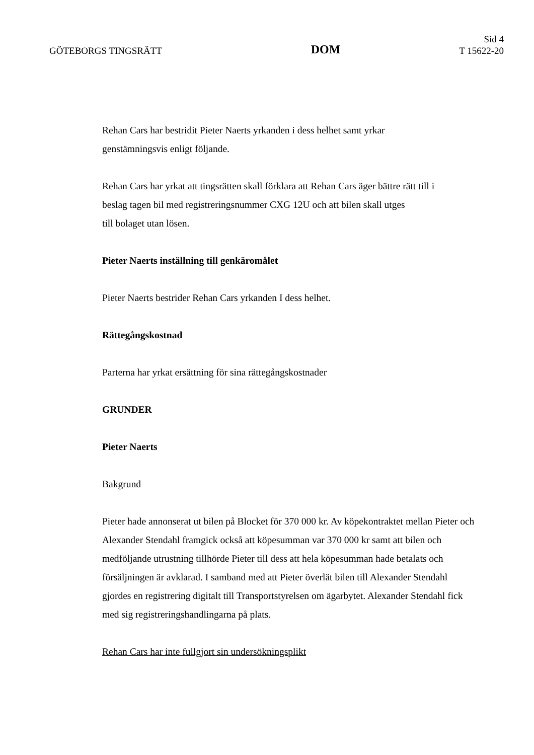GÖTEBORGS TINGSRÄTT
DOM
Sid 4
T 15622-20
Rehan Cars har bestridit Pieter Naerts yrkanden i dess helhet samt yrkar
genstämningsvis enligt följande.
Rehan Cars har yrkat att tingsrätten skall förklara att Rehan Cars äger bättre rätt till i
beslag tagen bil med registreringsnummer CXG 12U och att bilen skall utges
till bolaget utan lösen.
Pieter Naerts inställning till genkäromålet
Pieter Naerts bestrider Rehan Cars yrkanden I dess helhet.
Rättegångskostnad
Parterna har yrkat ersättning för sina rättegångskostnader
GRUNDER
Pieter Naerts
Bakgrund
Pieter hade annonserat ut bilen på Blocket för 370 000 kr. Av köpekontraktet mellan Pieter och Alexander Stendahl framgick också att köpesumman var 370 000 kr samt att bilen och medföljande utrustning tillhörde Pieter till dess att hela köpesumman hade betalats och försäljningen är avklarad. I samband med att Pieter överlät bilen till Alexander Stendahl gjordes en registrering digitalt till Transportstyrelsen om ägarbytet. Alexander Stendahl fick med sig registreringshandlingarna på plats.
Rehan Cars har inte fullgjort sin undersökningsplikt